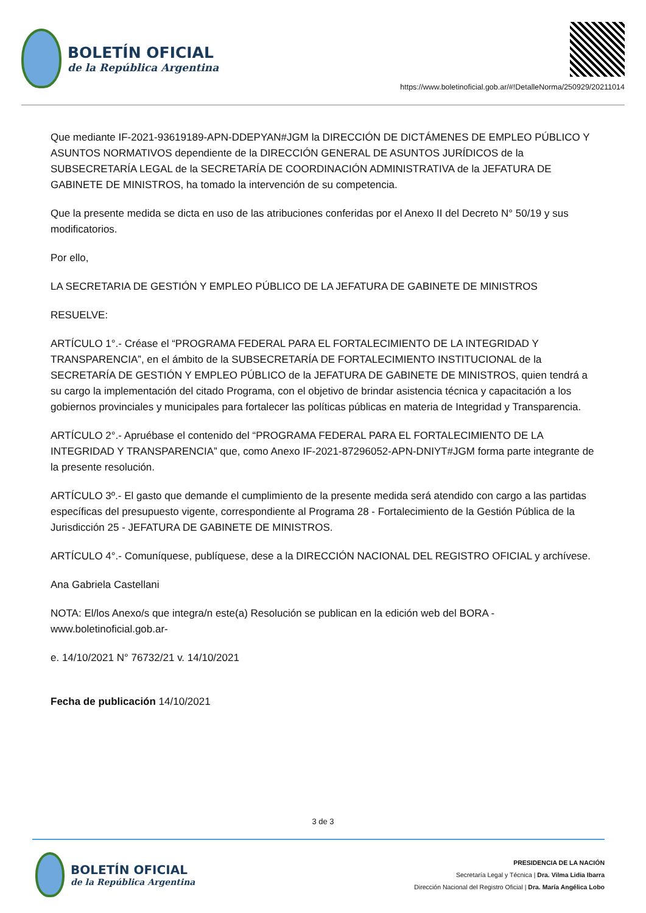BOLETÍN OFICIAL
de la República Argentina
https://www.boletinoficial.gob.ar/#!DetalleNorma/250929/20211014
Que mediante IF-2021-93619189-APN-DDEPYAN#JGM la DIRECCIÓN DE DICTÁMENES DE EMPLEO PÚBLICO Y ASUNTOS NORMATIVOS dependiente de la DIRECCIÓN GENERAL DE ASUNTOS JURÍDICOS de la SUBSECRETARÍA LEGAL de la SECRETARÍA DE COORDINACIÓN ADMINISTRATIVA de la JEFATURA DE GABINETE DE MINISTROS, ha tomado la intervención de su competencia.
Que la presente medida se dicta en uso de las atribuciones conferidas por el Anexo II del Decreto N° 50/19 y sus modificatorios.
Por ello,
LA SECRETARIA DE GESTIÓN Y EMPLEO PÚBLICO DE LA JEFATURA DE GABINETE DE MINISTROS
RESUELVE:
ARTÍCULO 1°.- Créase el “PROGRAMA FEDERAL PARA EL FORTALECIMIENTO DE LA INTEGRIDAD Y TRANSPARENCIA”, en el ámbito de la SUBSECRETARÍA DE FORTALECIMIENTO INSTITUCIONAL de la SECRETARÍA DE GESTIÓN Y EMPLEO PÚBLICO de la JEFATURA DE GABINETE DE MINISTROS, quien tendrá a su cargo la implementación del citado Programa, con el objetivo de brindar asistencia técnica y capacitación a los gobiernos provinciales y municipales para fortalecer las políticas públicas en materia de Integridad y Transparencia.
ARTÍCULO 2°.- Apruébase el contenido del “PROGRAMA FEDERAL PARA EL FORTALECIMIENTO DE LA INTEGRIDAD Y TRANSPARENCIA” que, como Anexo IF-2021-87296052-APN-DNIYT#JGM forma parte integrante de la presente resolución.
ARTÍCULO 3º.- El gasto que demande el cumplimiento de la presente medida será atendido con cargo a las partidas específicas del presupuesto vigente, correspondiente al Programa 28 - Fortalecimiento de la Gestión Pública de la Jurisdicción 25 - JEFATURA DE GABINETE DE MINISTROS.
ARTÍCULO 4°.- Comuníquese, publíquese, dese a la DIRECCIÓN NACIONAL DEL REGISTRO OFICIAL y archívese.
Ana Gabriela Castellani
NOTA: El/los Anexo/s que integra/n este(a) Resolución se publican en la edición web del BORA -www.boletinoficial.gob.ar-
e. 14/10/2021 N° 76732/21 v. 14/10/2021
Fecha de publicación 14/10/2021
3 de 3
BOLETÍN OFICIAL
de la República Argentina
PRESIDENCIA DE LA NACIÓN
Secretaría Legal y Técnica | Dra. Vilma Lidia Ibarra
Dirección Nacional del Registro Oficial | Dra. María Angélica Lobo